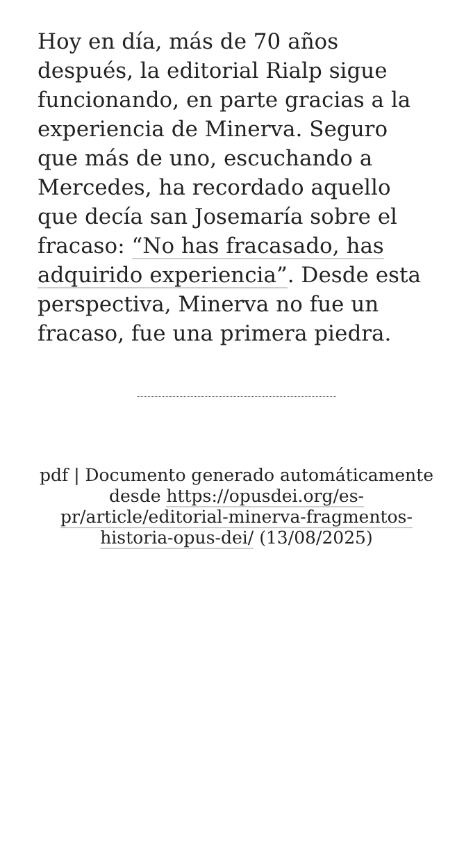Hoy en día, más de 70 años después, la editorial Rialp sigue funcionando, en parte gracias a la experiencia de Minerva. Seguro que más de uno, escuchando a Mercedes, ha recordado aquello que decía san Josemaría sobre el fracaso: “No has fracasado, has adquirido experiencia”. Desde esta perspectiva, Minerva no fue un fracaso, fue una primera piedra.
pdf | Documento generado automáticamente desde https://opusdei.org/es-pr/article/editorial-minerva-fragmentos-historia-opus-dei/ (13/08/2025)